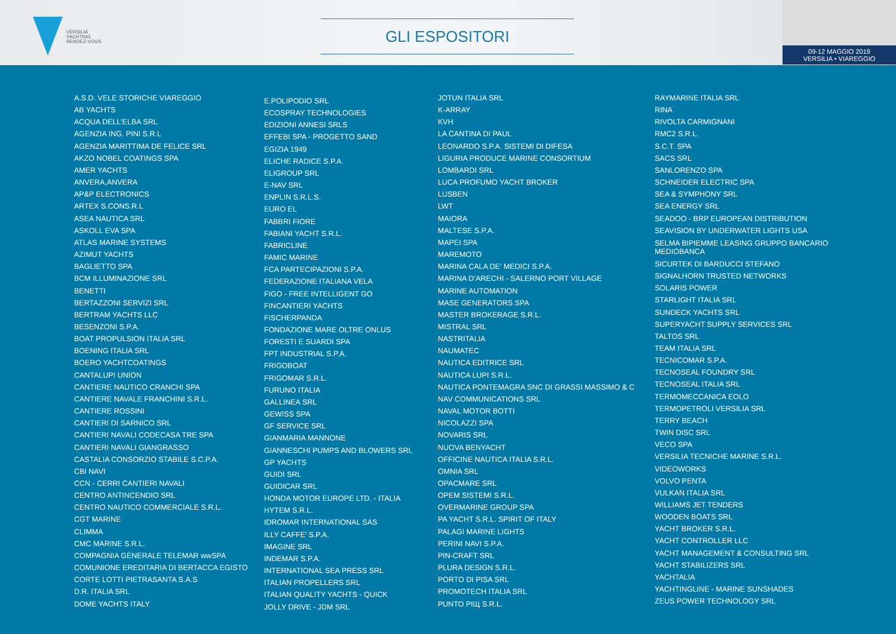VERSILIA
YACHTING
RENDEZ-VOUS
GLI ESPOSITORI
09-12 MAGGIO 2019
VERSILIA • VIAREGGIO
A.S.D. VELE STORICHE VIAREGGIO
AB YACHTS
ACQUA DELL’ELBA SRL
AGENZIA ING. PINI S.R.L
AGENZIA MARITTIMA DE FELICE SRL
AKZO NOBEL COATINGS SPA
AMER YACHTS
ANVERA,ANVERA
AP&P ELECTRONICS
ARTEX S.CONS.R.L
ASEA NAUTICA SRL
ASKOLL EVA SPA
ATLAS MARINE SYSTEMS
AZIMUT YACHTS
BAGLIETTO SPA
BCM ILLUMINAZIONE SRL
BENETTI
BERTAZZONI SERVIZI SRL
BERTRAM YACHTS LLC
BESENZONI S.P.A.
BOAT PROPULSION ITALIA SRL
BOENING ITALIA SRL
BOERO YACHTCOATINGS
CANTALUPI UNION
CANTIERE NAUTICO CRANCHI SPA
CANTIERE NAVALE FRANCHINI S.R.L.
CANTIERE ROSSINI
CANTIERI DI SARNICO SRL
CANTIERI NAVALI CODECASA TRE SPA
CANTIERI NAVALI GIANGRASSO
CASTALIA CONSORZIO STABILE S.C.P.A.
CBI NAVI
CCN - CERRI CANTIERI NAVALI
CENTRO ANTINCENDIO SRL
CENTRO NAUTICO COMMERCIALE S.R.L.
CGT MARINE
CLIMMA
CMC MARINE S.R.L.
COMPAGNIA GENERALE TELEMAR wwSPA
COMUNIONE EREDITARIA DI BERTACCA EGISTO
CORTE LOTTI PIETRASANTA S.A.S
D.R. ITALIA SRL
DOME YACHTS ITALY
E.POLIPODIO SRL
ECOSPRAY TECHNOLOGIES
EDIZIONI ANNESI SRLS
EFFEBI SPA - PROGETTO SAND
EGIZIA 1949
ELICHE RADICE S.P.A.
ELIGROUP SRL
E-NAV SRL
ENPLIN S.R.L.S.
EURO EL
FABBRI FIORE
FABIANI YACHT S.R.L.
FABRICLINE
FAMIC MARINE
FCA PARTECIPAZIONI S.P.A.
FEDERAZIONE ITALIANA VELA
FIGO - FREE INTELLIGENT GO
FINCANTIERI YACHTS
FISCHERPANDA
FONDAZIONE MARE OLTRE ONLUS
FORESTI E SUARDI SPA
FPT INDUSTRIAL S.P.A.
FRIGOBOAT
FRIGOMAR S.R.L.
FURUNO ITALIA
GALLINEA SRL
GEWISS SPA
GF SERVICE SRL
GIANMARIA MANNONE
GIANNESCHI PUMPS AND BLOWERS SRL
GP YACHTS
GUIDI SRL
GUIDICAR SRL
HONDA MOTOR EUROPE LTD. - ITALIA
HYTEM S.R.L.
IDROMAR INTERNATIONAL SAS
ILLY CAFFE’ S.P.A.
IMAGINE SRL
INDEMAR S.P.A.
INTERNATIONAL SEA PRESS SRL
ITALIAN PROPELLERS SRL
ITALIAN QUALITY YACHTS - QUICK
JOLLY DRIVE - JDM SRL
JOTUN ITALIA SRL
K-ARRAY
KVH
LA CANTINA DI PAUL
LEONARDO S.P.A. SISTEMI DI DIFESA
LIGURIA PRODUCE MARINE CONSORTIUM
LOMBARDI SRL
LUCA PROFUMO YACHT BROKER
LUSBEN
LWT
MAIORA
MALTESE S.P.A.
MAPEI SPA
MAREMOTO
MARINA CALA DE’ MEDICI S.P.A.
MARINA D’ARECHI - SALERNO PORT VILLAGE
MARINE AUTOMATION
MASE GENERATORS SPA
MASTER BROKERAGE S.R.L.
MISTRAL SRL
NASTRITALIA
NAUMATEC
NAUTICA EDITRICE SRL
NAUTICA LUPI S.R.L.
NAUTICA PONTEMAGRA SNC DI GRASSI MASSIMO & C
NAV COMMUNICATIONS SRL
NAVAL MOTOR BOTTI
NICOLAZZI SPA
NOVARIS SRL
NUOVA BENYACHT
OFFICINE NAUTICA ITALIA S.R.L.
OMNIA SRL
OPACMARE SRL
OPEM SISTEMI S.R.L.
OVERMARINE GROUP SPA
PA YACHT S.R.L. SPIRIT OF ITALY
PALAGI MARINE LIGHTS
PERINI NAVI S.P.A.
PIN-CRAFT SRL
PLURA DESIGN S.R.L.
PORTO DI PISA SRL
PROMOTECH ITALIA SRL
PUNTO PIЩ S.R.L.
RAYMARINE ITALIA SRL
RINA
RIVOLTA CARMIGNANI
RMC2 S.R.L.
S.C.T. SPA
SACS SRL
SANLORENZO SPA
SCHNEIDER ELECTRIC SPA
SEA & SYMPHONY SRL
SEA ENERGY SRL
SEADOO - BRP EUROPEAN DISTRIBUTION
SEAVISION BY UNDERWATER LIGHTS USA
SELMA BIPIEMME LEASING GRUPPO BANCARIO
MEDIOBANCA
SICURTEK DI BARDUCCI STEFANO
SIGNALHORN TRUSTED NETWORKS
SOLARIS POWER
STARLIGHT ITALIA SRL
SUNDECK YACHTS SRL
SUPERYACHT SUPPLY SERVICES SRL
TALTOS SRL
TEAM ITALIA SRL
TECNICOMAR S.P.A.
TECNOSEAL FOUNDRY SRL
TECNOSEAL ITALIA SRL
TERMOMECCANICA EOLO
TERMOPETROLI VERSILIA SRL
TERRY BEACH
TWIN DISC SRL
VECO SPA
VERSILIA TECNICHE MARINE S.R.L.
VIDEOWORKS
VOLVO PENTA
VULKAN ITALIA SRL
WILLIAMS JET TENDERS
WOODEN BOATS SRL
YACHT BROKER S.R.L.
YACHT CONTROLLER LLC
YACHT MANAGEMENT & CONSULTING SRL
YACHT STABILIZERS SRL
YACHTALIA
YACHTINGLINE - MARINE SUNSHADES
ZEUS POWER TECHNOLOGY SRL